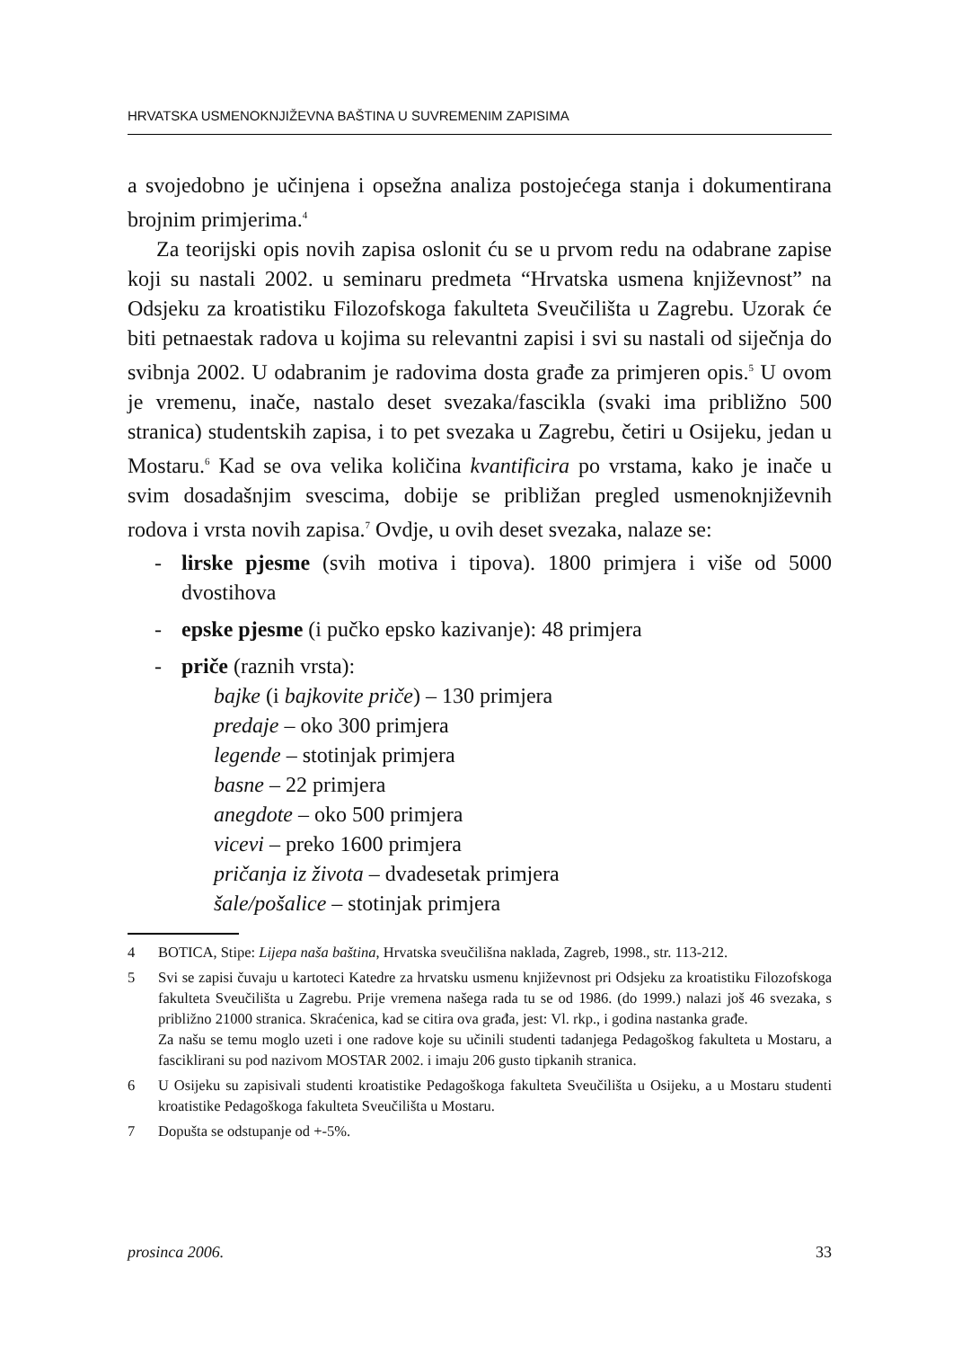HRVATSKA USMENOKNJIŽEVNA BAŠTINA U SUVREMENIM ZAPISIMA
a svojedobno je učinjena i opsežna analiza postojećega stanja i dokumentirana brojnim primjerima.<sup>4</sup>
Za teorijski opis novih zapisa oslonit ću se u prvom redu na odabrane zapise koji su nastali 2002. u seminaru predmeta “Hrvatska usmena književnost” na Odsjeku za kroatistiku Filozofskoga fakulteta Sveučilišta u Zagrebu. Uzorak će biti petnaestak radova u kojima su relevantni zapisi i svi su nastali od siječnja do svibnja 2002. U odabranim je radovima dosta građe za primjeren opis.<sup>5</sup> U ovom je vremenu, inače, nastalo deset svezaka/fascikla (svaki ima približno 500 stranica) studentskih zapisa, i to pet svezaka u Zagrebu, četiri u Osijeku, jedan u Mostaru.<sup>6</sup> Kad se ova velika količina kvantificira po vrstama, kako je inače u svim dosadašnjim svescima, dobije se približan pregled usmenoknjiževnih rodova i vrsta novih zapisa.<sup>7</sup> Ovdje, u ovih deset svezaka, nalaze se:
- lirske pjesme (svih motiva i tipova). 1800 primjera i više od 5000 dvostihova
- epske pjesme (i pučko epsko kazivanje): 48 primjera
- priče (raznih vrsta):
bajke (i bajkovite priče) – 130 primjera
predaje – oko 300 primjera
legende – stotinjak primjera
basne – 22 primjera
anegdote – oko 500 primjera
vicevi – preko 1600 primjera
pričanja iz života – dvadesetak primjera
šale/pošalice – stotinjak primjera
4 BOTICA, Stipe: Lijepa naša baština, Hrvatska sveučilišna naklada, Zagreb, 1998., str. 113-212.
5 Svi se zapisi čuvaju u kartoteci Katedre za hrvatsku usmenu književnost pri Odsjeku za kroatistiku Filozofskoga fakulteta Sveučilišta u Zagrebu. Prije vremena našega rada tu se od 1986. (do 1999.) nalazi još 46 svezaka, s približno 21000 stranica. Skraćenica, kad se citira ova građa, jest: Vl. rkp., i godina nastanka građe.
Za našu se temu moglo uzeti i one radove koje su učinili studenti tadanjega Pedagoškog fakulteta u Mostaru, a fasciklirani su pod nazivom MOSTAR 2002. i imaju 206 gusto tipkanih stranica.
6 U Osijeku su zapisivali studenti kroatistike Pedagoškoga fakulteta Sveučilišta u Osijeku, a u Mostaru studenti kroatistike Pedagoškoga fakulteta Sveučilišta u Mostaru.
7 Dopušta se odstupanje od +-5%.
prosinca 2006. 33